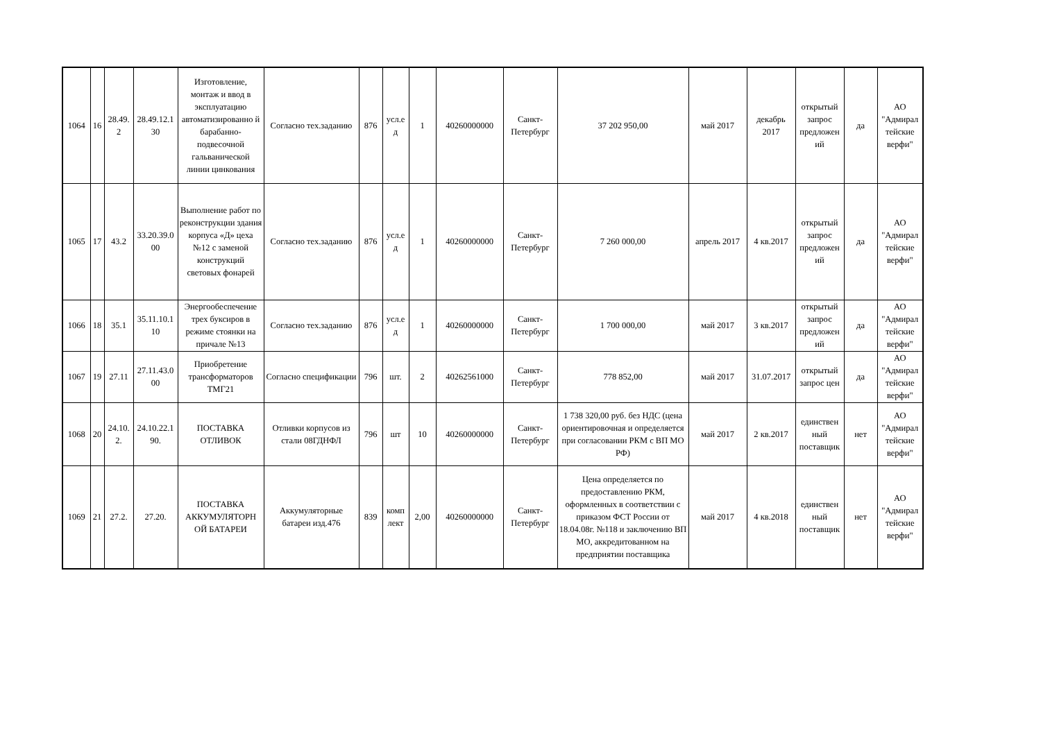| 1064 | 16 | 28.49. 2 | 28.49.12.1 30 | Изготовление, монтаж и ввод в эксплуатацию автоматизированно й барабанно-подвесочной гальванической линии цинкования | Согласно тех.заданию | 876 | усл.е д | 1 | 40260000000 | Санкт- Петербург | 37 202 950,00 | май 2017 | декабрь 2017 | открытый запрос предложен ий | да | АО "Адмирал тейские верфи" |
| 1065 | 17 | 43.2 | 33.20.39.0 00 | Выполнение работ по реконструкции здания корпуса «Д» цеха №12 с заменой конструкций световых фонарей | Согласно тех.заданию | 876 | усл.е д | 1 | 40260000000 | Санкт- Петербург | 7 260 000,00 | апрель 2017 | 4 кв.2017 | открытый запрос предложен ий | да | АО "Адмирал тейские верфи" |
| 1066 | 18 | 35.1 | 35.11.10.1 10 | Энергообеспечение трех буксиров в режиме стоянки на причале №13 | Согласно тех.заданию | 876 | усл.е д | 1 | 40260000000 | Санкт- Петербург | 1 700 000,00 | май 2017 | 3 кв.2017 | открытый запрос предложен ий | да | АО "Адмирал тейские верфи" |
| 1067 | 19 | 27.11 | 27.11.43.0 00 | Приобретение трансформаторов ТМГ21 | Согласно спецификации | 796 | шт. | 2 | 40262561000 | Санкт- Петербург | 778 852,00 | май 2017 | 31.07.2017 | открытый запрос цен | да | АО "Адмирал тейские верфи" |
| 1068 | 20 | 24.10. 2. | 24.10.22.1 90. | ПОСТАВКА ОТЛИВОК | Отливки корпусов из стали 08ГДНФЛ | 796 | шт | 10 | 40260000000 | Санкт- Петербург | 1 738 320,00 руб. без НДС (цена ориентировочная и определяется при согласовании РКМ с ВП МО РФ) | май 2017 | 2 кв.2017 | единствен ный поставщик | нет | АО "Адмирал тейские верфи" |
| 1069 | 21 | 27.2. | 27.20. | ПОСТАВКА АККУМУЛЯТОРН ОЙ БАТАРЕИ | Аккумуляторные батареи изд.476 | 839 | комп лект | 2,00 | 40260000000 | Санкт- Петербург | Цена определяется по предоставлению РКМ, оформленных в соответствии с приказом ФСТ России от 18.04.08г. №118 и заключению ВП МО, аккредитованном на предприятии поставщика | май 2017 | 4 кв.2018 | единствен ный поставщик | нет | АО "Адмирал тейские верфи" |